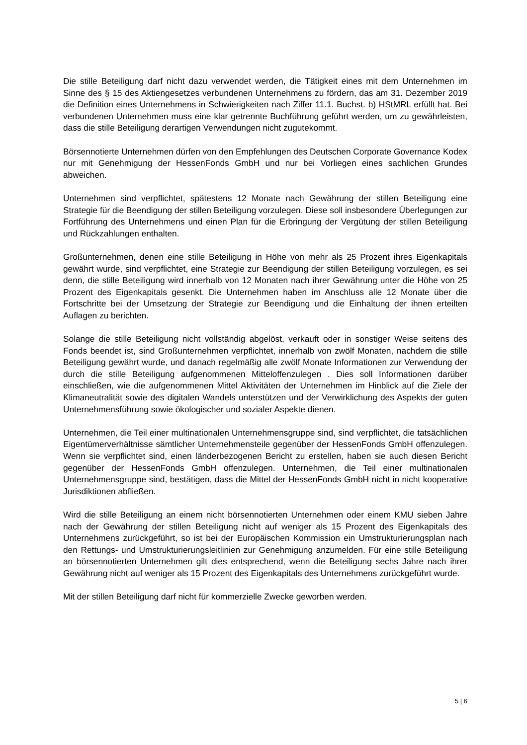Die stille Beteiligung darf nicht dazu verwendet werden, die Tätigkeit eines mit dem Unternehmen im Sinne des § 15 des Aktiengesetzes verbundenen Unternehmens zu fördern, das am 31. Dezember 2019 die Definition eines Unternehmens in Schwierigkeiten nach Ziffer 11.1. Buchst. b) HStMRL erfüllt hat. Bei verbundenen Unternehmen muss eine klar getrennte Buchführung geführt werden, um zu gewährleisten, dass die stille Beteiligung derartigen Verwendungen nicht zugutekommt.
Börsennotierte Unternehmen dürfen von den Empfehlungen des Deutschen Corporate Governance Kodex nur mit Genehmigung der HessenFonds GmbH und nur bei Vorliegen eines sachlichen Grundes abweichen.
Unternehmen sind verpflichtet, spätestens 12 Monate nach Gewährung der stillen Beteiligung eine Strategie für die Beendigung der stillen Beteiligung vorzulegen. Diese soll insbesondere Überlegungen zur Fortführung des Unternehmens und einen Plan für die Erbringung der Vergütung der stillen Beteiligung und Rückzahlungen enthalten.
Großunternehmen, denen eine stille Beteiligung in Höhe von mehr als 25 Prozent ihres Eigenkapitals gewährt wurde, sind verpflichtet, eine Strategie zur Beendigung der stillen Beteiligung vorzulegen, es sei denn, die stille Beteiligung wird innerhalb von 12 Monaten nach ihrer Gewährung unter die Höhe von 25 Prozent des Eigenkapitals gesenkt. Die Unternehmen haben im Anschluss alle 12 Monate über die Fortschritte bei der Umsetzung der Strategie zur Beendigung und die Einhaltung der ihnen erteilten Auflagen zu berichten.
Solange die stille Beteiligung nicht vollständig abgelöst, verkauft oder in sonstiger Weise seitens des Fonds beendet ist, sind Großunternehmen verpflichtet, innerhalb von zwölf Monaten, nachdem die stille Beteiligung gewährt wurde, und danach regelmäßig alle zwölf Monate Informationen zur Verwendung der durch die stille Beteiligung aufgenommenen Mitteloffenzulegen . Dies soll Informationen darüber einschließen, wie die aufgenommenen Mittel Aktivitäten der Unternehmen im Hinblick auf die Ziele der Klimaneutralität sowie des digitalen Wandels unterstützen und der Verwirklichung des Aspekts der guten Unternehmensführung sowie ökologischer und sozialer Aspekte dienen.
Unternehmen, die Teil einer multinationalen Unternehmensgruppe sind, sind verpflichtet, die tatsächlichen Eigentümerverhältnisse sämtlicher Unternehmensteile gegenüber der HessenFonds GmbH offenzulegen. Wenn sie verpflichtet sind, einen länderbezogenen Bericht zu erstellen, haben sie auch diesen Bericht gegenüber der HessenFonds GmbH offenzulegen. Unternehmen, die Teil einer multinationalen Unternehmensgruppe sind, bestätigen, dass die Mittel der HessenFonds GmbH nicht in nicht kooperative Jurisdiktionen abfließen.
Wird die stille Beteiligung an einem nicht börsennotierten Unternehmen oder einem KMU sieben Jahre nach der Gewährung der stillen Beteiligung nicht auf weniger als 15 Prozent des Eigenkapitals des Unternehmens zurückgeführt, so ist bei der Europäischen Kommission ein Umstrukturierungsplan nach den Rettungs- und Umstrukturierungsleitlinien zur Genehmigung anzumelden. Für eine stille Beteiligung an börsennotierten Unternehmen gilt dies entsprechend, wenn die Beteiligung sechs Jahre nach ihrer Gewährung nicht auf weniger als 15 Prozent des Eigenkapitals des Unternehmens zurückgeführt wurde.
Mit der stillen Beteiligung darf nicht für kommerzielle Zwecke geworben werden.
5 | 6